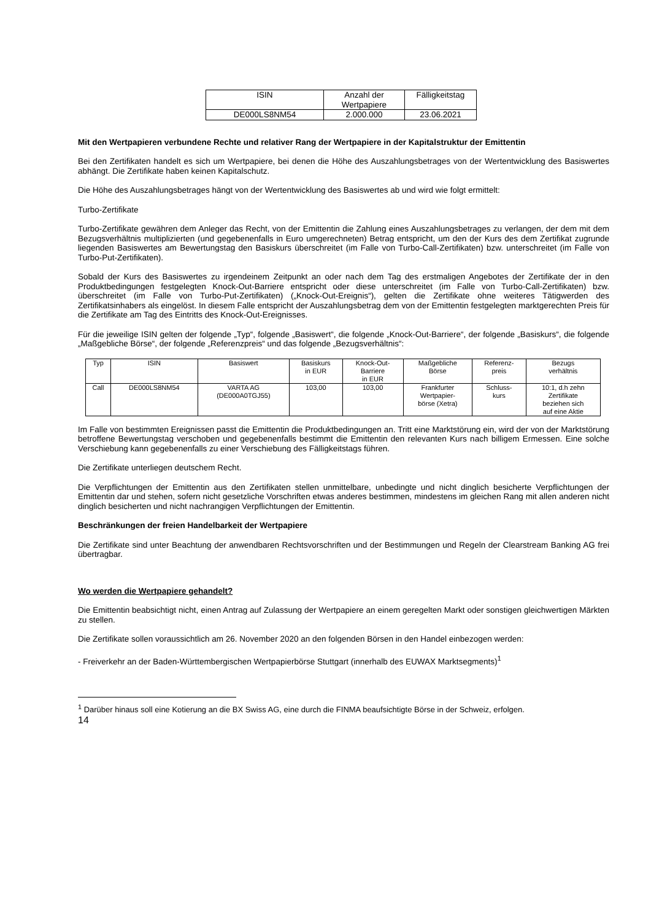| ISIN | Anzahl der Wertpapiere | Fälligkeitstag |
| --- | --- | --- |
| DE000LS8NM54 | 2.000.000 | 23.06.2021 |
Mit den Wertpapieren verbundene Rechte und relativer Rang der Wertpapiere in der Kapitalstruktur der Emittentin
Bei den Zertifikaten handelt es sich um Wertpapiere, bei denen die Höhe des Auszahlungsbetrages von der Wertentwicklung des Basiswertes abhängt. Die Zertifikate haben keinen Kapitalschutz.
Die Höhe des Auszahlungsbetrages hängt von der Wertentwicklung des Basiswertes ab und wird wie folgt ermittelt:
Turbo-Zertifikate
Turbo-Zertifikate gewähren dem Anleger das Recht, von der Emittentin die Zahlung eines Auszahlungsbetrages zu verlangen, der dem mit dem Bezugsverhältnis multiplizierten (und gegebenenfalls in Euro umgerechneten) Betrag entspricht, um den der Kurs des dem Zertifikat zugrunde liegenden Basiswertes am Bewertungstag den Basiskurs überschreitet (im Falle von Turbo-Call-Zertifikaten) bzw. unterschreitet (im Falle von Turbo-Put-Zertifikaten).
Sobald der Kurs des Basiswertes zu irgendeinem Zeitpunkt an oder nach dem Tag des erstmaligen Angebotes der Zertifikate der in den Produktbedingungen festgelegten Knock-Out-Barriere entspricht oder diese unterschreitet (im Falle von Turbo-Call-Zertifikaten) bzw. überschreitet (im Falle von Turbo-Put-Zertifikaten) („Knock-Out-Ereignis“), gelten die Zertifikate ohne weiteres Tätigwerden des Zertifikatsinhabers als eingelöst. In diesem Falle entspricht der Auszahlungsbetrag dem von der Emittentin festgelegten marktgerechten Preis für die Zertifikate am Tag des Eintritts des Knock-Out-Ereignisses.
Für die jeweilige ISIN gelten der folgende „Typ“, folgende „Basiswert“, die folgende „Knock-Out-Barriere“, der folgende „Basiskurs“, die folgende „Maßgebliche Börse“, der folgende „Referenzpreis“ und das folgende „Bezugsverhältnis“:
| Typ | ISIN | Basiswert | Basiskurs in EUR | Knock-Out- Barriere in EUR | Maßgebliche Börse | Referenz- preis | Bezugs verhältnis |
| --- | --- | --- | --- | --- | --- | --- | --- |
| Call | DE000LS8NM54 | VARTA AG (DE000A0TGJ55) | 103,00 | 103,00 | Frankfurter Wertpapier- börse (Xetra) | Schluss- kurs | 10:1, d.h zehn Zertifikate beziehen sich auf eine Aktie |
Im Falle von bestimmten Ereignissen passt die Emittentin die Produktbedingungen an. Tritt eine Marktstörung ein, wird der von der Marktstörung betroffene Bewertungstag verschoben und gegebenenfalls bestimmt die Emittentin den relevanten Kurs nach billigem Ermessen. Eine solche Verschiebung kann gegebenenfalls zu einer Verschiebung des Fälligkeitstags führen.
Die Zertifikate unterliegen deutschem Recht.
Die Verpflichtungen der Emittentin aus den Zertifikaten stellen unmittelbare, unbedingte und nicht dinglich besicherte Verpflichtungen der Emittentin dar und stehen, sofern nicht gesetzliche Vorschriften etwas anderes bestimmen, mindestens im gleichen Rang mit allen anderen nicht dinglich besicherten und nicht nachrangigen Verpflichtungen der Emittentin.
Beschränkungen der freien Handelbarkeit der Wertpapiere
Die Zertifikate sind unter Beachtung der anwendbaren Rechtsvorschriften und der Bestimmungen und Regeln der Clearstream Banking AG frei übertragbar.
Wo werden die Wertpapiere gehandelt?
Die Emittentin beabsichtigt nicht, einen Antrag auf Zulassung der Wertpapiere an einem geregelten Markt oder sonstigen gleichwertigen Märkten zu stellen.
Die Zertifikate sollen voraussichtlich am 26. November 2020 an den folgenden Börsen in den Handel einbezogen werden:
- Freiverkehr an der Baden-Württembergischen Wertpapierbörse Stuttgart (innerhalb des EUWAX Marktsegments)<sup>1</sup>
<sup>1</sup> Darüber hinaus soll eine Kotierung an die BX Swiss AG, eine durch die FINMA beaufsichtigte Börse in der Schweiz, erfolgen.
14